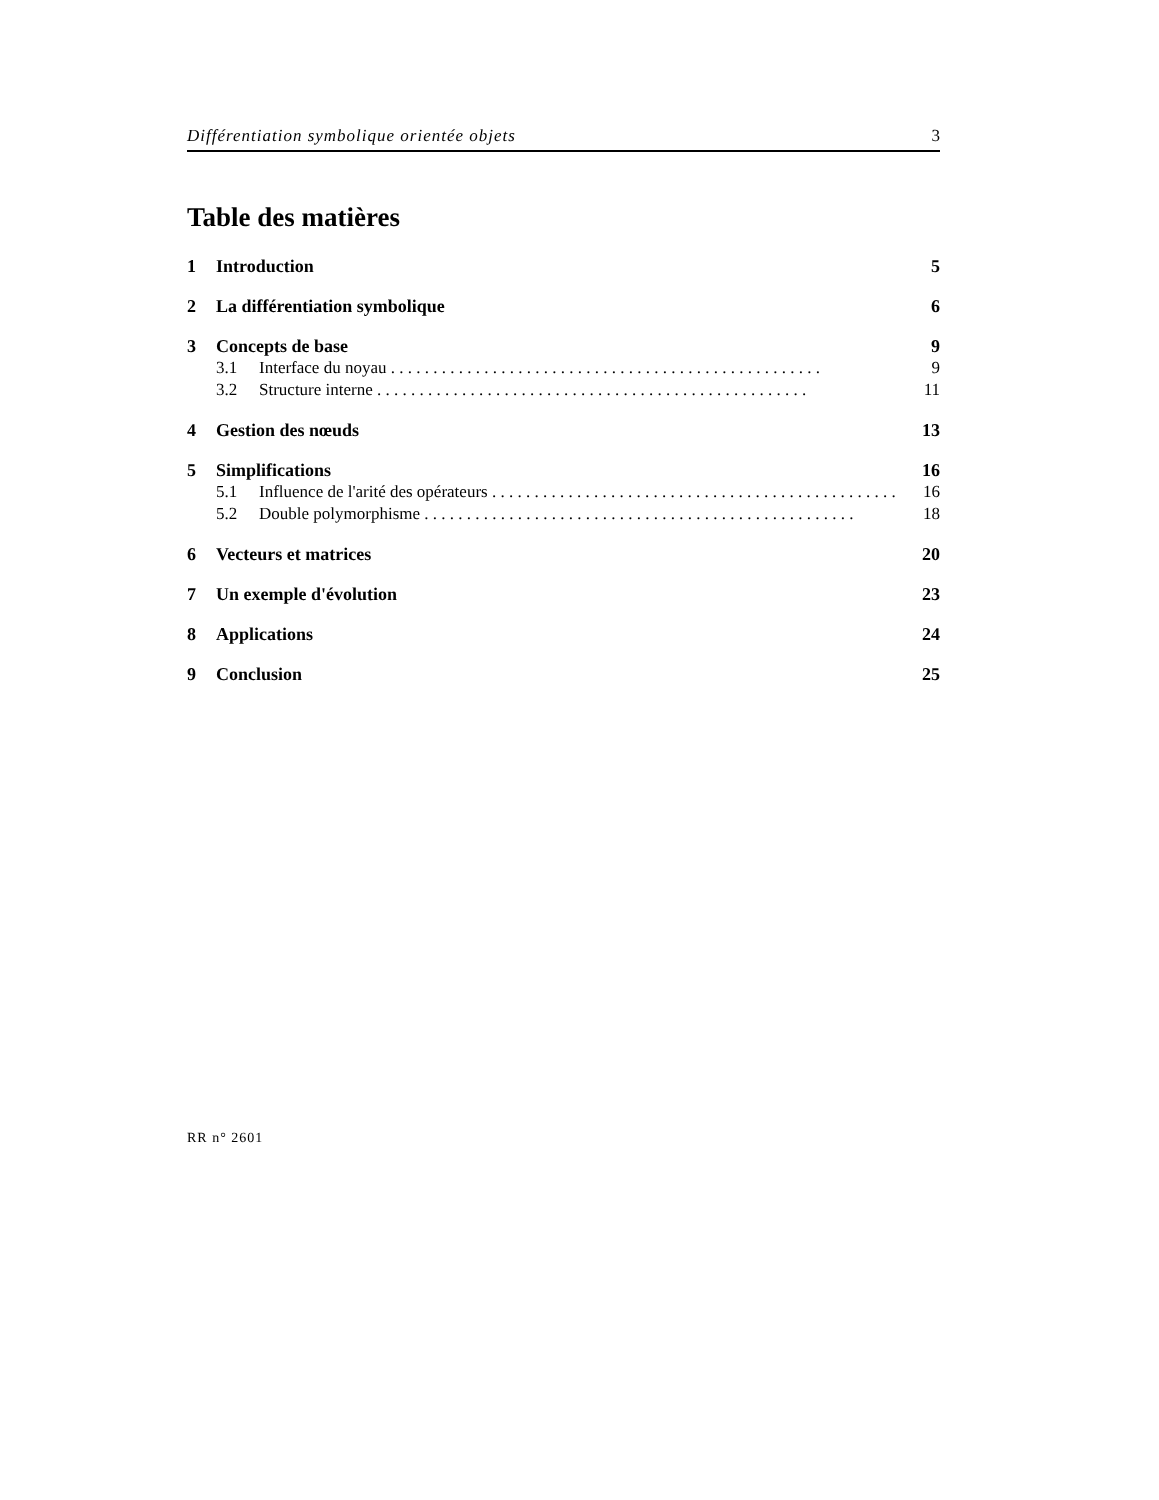Différentiation symbolique orientée objets 3
Table des matières
1 Introduction 5
2 La différentiation symbolique 6
3 Concepts de base 9
3.1 Interface du noyau 9
3.2 Structure interne 11
4 Gestion des nœuds 13
5 Simplifications 16
5.1 Influence de l'arité des opérateurs 16
5.2 Double polymorphisme 18
6 Vecteurs et matrices 20
7 Un exemple d'évolution 23
8 Applications 24
9 Conclusion 25
RR n° 2601